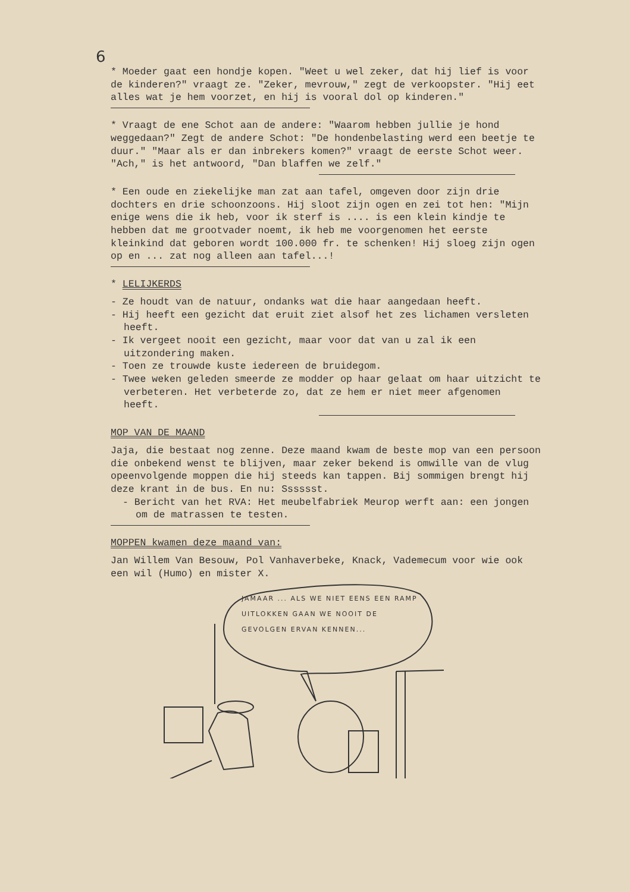6
* Moeder gaat een hondje kopen. "Weet u wel zeker, dat hij lief is voor de kinderen?" vraagt ze. "Zeker, mevrouw," zegt de verkoopster. "Hij eet alles wat je hem voorzet, en hij is vooral dol op kinderen."
* Vraagt de ene Schot aan de andere: "Waarom hebben jullie je hond weggedaan?" Zegt de andere Schot: "De hondenbelasting werd een beetje te duur." "Maar als er dan inbrekers komen?" vraagt de eerste Schot weer. "Ach," is het antwoord, "Dan blaffen we zelf."
* Een oude en ziekelijke man zat aan tafel, omgeven door zijn drie dochters en drie schoonzoons. Hij sloot zijn ogen en zei tot hen: "Mijn enige wens die ik heb, voor ik sterf is .... is een klein kindje te hebben dat me grootvader noemt, ik heb me voorgenomen het eerste kleinkind dat geboren wordt 100.000 fr. te schenken! Hij sloeg zijn ogen op en ... zat nog alleen aan tafel...!
* LELIJKERDS
- Ze houdt van de natuur, ondanks wat die haar aangedaan heeft.
- Hij heeft een gezicht dat eruit ziet alsof het zes lichamen versleten heeft.
- Ik vergeet nooit een gezicht, maar voor dat van u zal ik een uitzondering maken.
- Toen ze trouwde kuste iedereen de bruidegom.
- Twee weken geleden smeerde ze modder op haar gelaat om haar uitzicht te verbeteren. Het verbeterde zo, dat ze hem er niet meer afgenomen heeft.
MOP VAN DE MAAND
Jaja, die bestaat nog zenne. Deze maand kwam de beste mop van een persoon die onbekend wenst te blijven, maar zeker bekend is omwille van de vlug opeenvolgende moppen die hij steeds kan tappen. Bij sommigen brengt hij deze krant in de bus. En nu: Sssssst.
- Bericht van het RVA: Het meubelfabriek Meurop werft aan: een jongen om de matrassen te testen.
MOPPEN kwamen deze maand van:
Jan Willem Van Besouw, Pol Vanhaverbeke, Knack, Vademecum voor wie ook een wil (Humo) en mister X.
JAMAAR ... ALS WE NIET EENS EEN RAMP UITLOKKEN GAAN WE NOOIT DE GEVOLGEN ERVAN KENNEN...